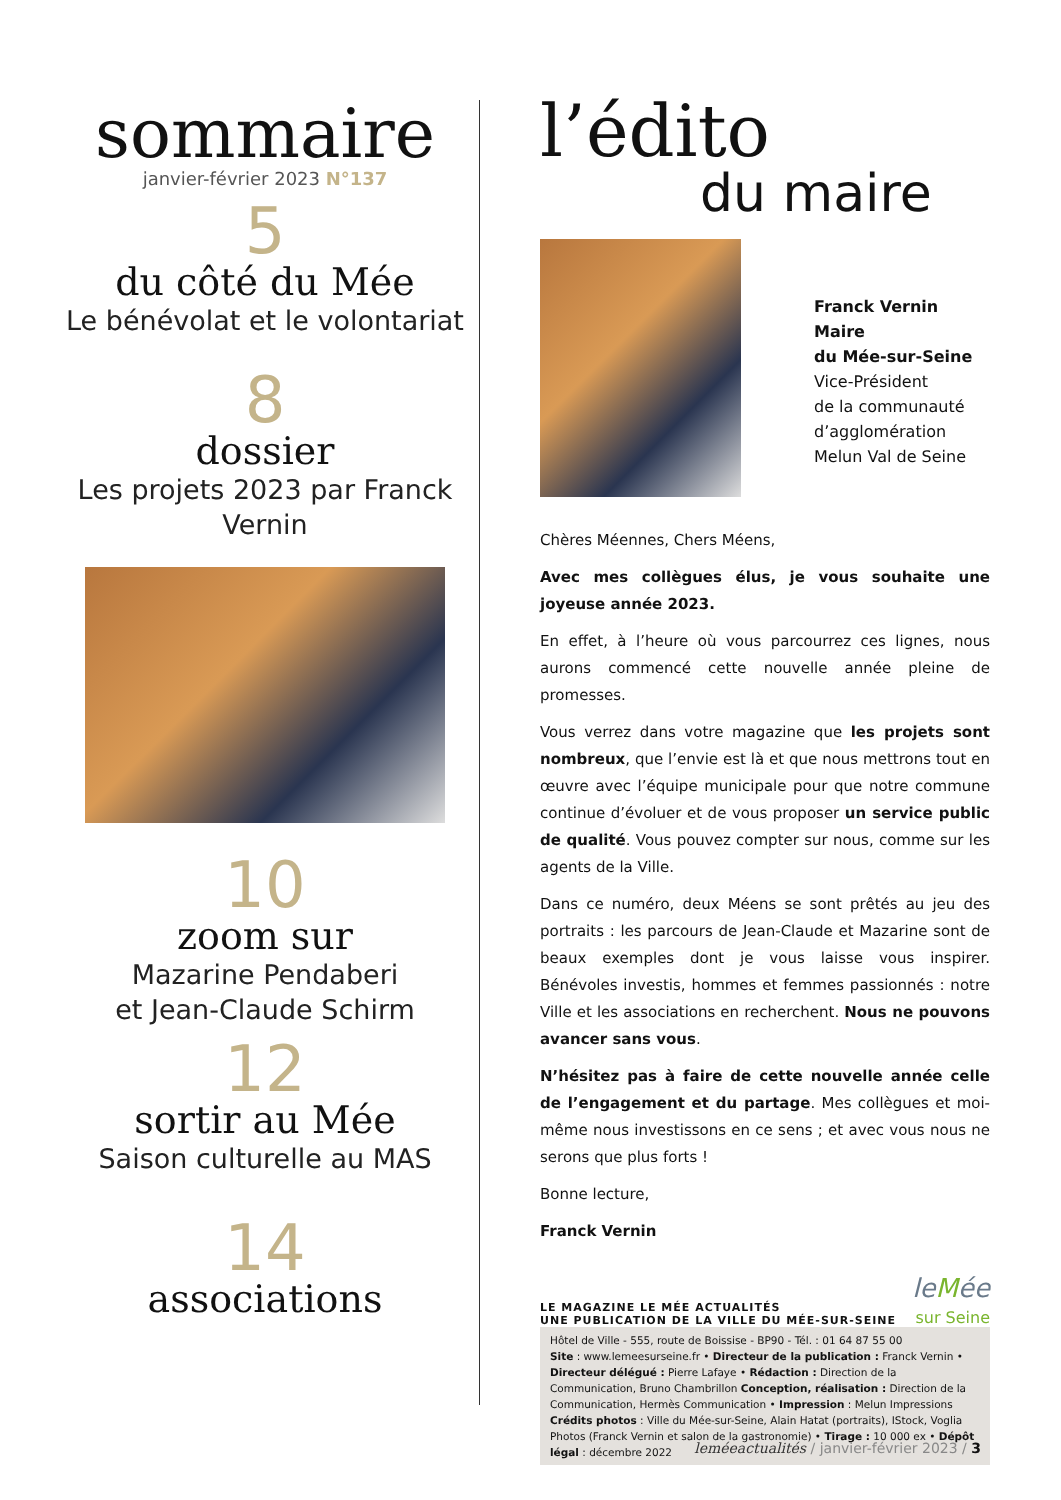sommaire
janvier-février 2023 N°137
5
du côté du Mée
Le bénévolat et le volontariat
8
dossier
Les projets 2023 par Franck Vernin
10
zoom sur
Mazarine Pendaberi
et Jean-Claude Schirm
12
sortir au Mée
Saison culturelle au MAS
14
associations
l’édito
du maire
Franck Vernin
Maire
du Mée-sur-Seine
Vice-Président
de la communauté
d’agglomération
Melun Val de Seine
Chères Méennes, Chers Méens,
Avec mes collègues élus, je vous souhaite une joyeuse année 2023.
En effet, à l’heure où vous parcourrez ces lignes, nous aurons commencé cette nouvelle année pleine de promesses.
Vous verrez dans votre magazine que les projets sont nombreux, que l’envie est là et que nous mettrons tout en œuvre avec l’équipe municipale pour que notre commune continue d’évoluer et de vous proposer un service public de qualité. Vous pouvez compter sur nous, comme sur les agents de la Ville.
Dans ce numéro, deux Méens se sont prêtés au jeu des portraits : les parcours de Jean-Claude et Mazarine sont de beaux exemples dont je vous laisse vous inspirer. Bénévoles investis, hommes et femmes passionnés : notre Ville et les associations en recherchent. Nous ne pouvons avancer sans vous.
N’hésitez pas à faire de cette nouvelle année celle de l’engagement et du partage. Mes collègues et moi-même nous investissons en ce sens ; et avec vous nous ne serons que plus forts !
Bonne lecture,
Franck Vernin
LE MAGAZINE LE MÉE ACTUALITÉS
UNE PUBLICATION DE LA VILLE DU MÉE-SUR-SEINE
leMée
sur Seine
Hôtel de Ville - 555, route de Boissise - BP90 - Tél. : 01 64 87 55 00
Site : www.lemeesurseine.fr • Directeur de la publication : Franck Vernin • Directeur délégué : Pierre Lafaye • Rédaction : Direction de la Communication, Bruno Chambrillon Conception, réalisation : Direction de la Communication, Hermès Communication • Impression : Melun Impressions Crédits photos : Ville du Mée-sur-Seine, Alain Hatat (portraits), IStock, Voglia Photos (Franck Vernin et salon de la gastronomie) • Tirage : 10 000 ex • Dépôt légal : décembre 2022
leméeactualités / janvier-février 2023 / 3